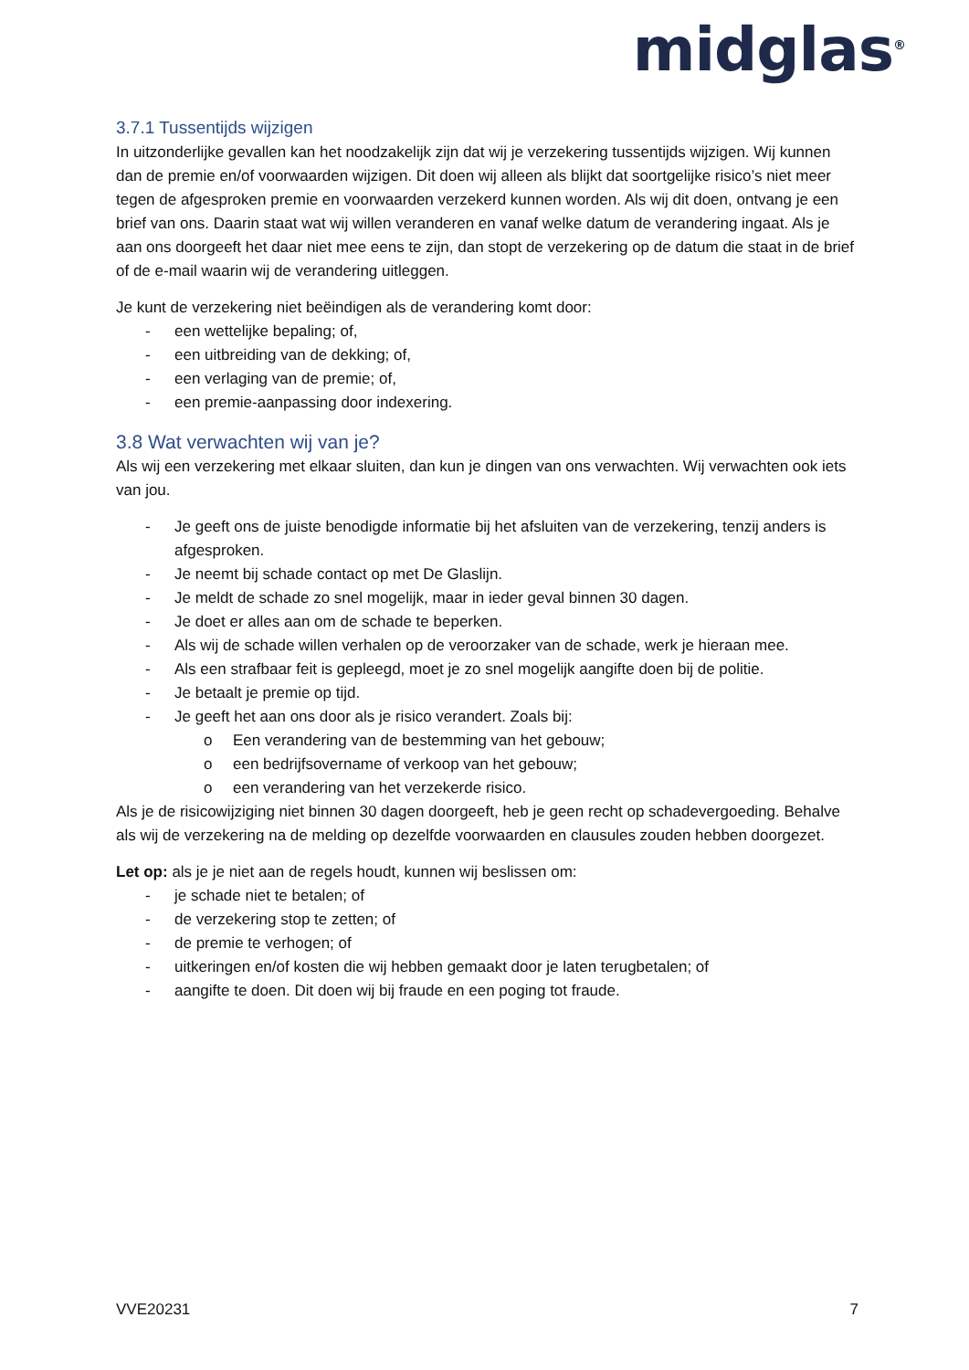midglas<sup>®</sup>
3.7.1 Tussentijds wijzigen
In uitzonderlijke gevallen kan het noodzakelijk zijn dat wij je verzekering tussentijds wijzigen. Wij kunnen dan de premie en/of voorwaarden wijzigen. Dit doen wij alleen als blijkt dat soortgelijke risico’s niet meer tegen de afgesproken premie en voorwaarden verzekerd kunnen worden. Als wij dit doen, ontvang je een brief van ons. Daarin staat wat wij willen veranderen en vanaf welke datum de verandering ingaat. Als je aan ons doorgeeft het daar niet mee eens te zijn, dan stopt de verzekering op de datum die staat in de brief of de e-mail waarin wij de verandering uitleggen.
Je kunt de verzekering niet beëindigen als de verandering komt door:
- een wettelijke bepaling; of,
- een uitbreiding van de dekking; of,
- een verlaging van de premie; of,
- een premie-aanpassing door indexering.
3.8 Wat verwachten wij van je?
Als wij een verzekering met elkaar sluiten, dan kun je dingen van ons verwachten. Wij verwachten ook iets van jou.
- Je geeft ons de juiste benodigde informatie bij het afsluiten van de verzekering, tenzij anders is afgesproken.
- Je neemt bij schade contact op met De Glaslijn.
- Je meldt de schade zo snel mogelijk, maar in ieder geval binnen 30 dagen.
- Je doet er alles aan om de schade te beperken.
- Als wij de schade willen verhalen op de veroorzaker van de schade, werk je hieraan mee.
- Als een strafbaar feit is gepleegd, moet je zo snel mogelijk aangifte doen bij de politie.
- Je betaalt je premie op tijd.
- Je geeft het aan ons door als je risico verandert. Zoals bij:
o Een verandering van de bestemming van het gebouw;
o een bedrijfsovername of verkoop van het gebouw;
o een verandering van het verzekerde risico.
Als je de risicowijziging niet binnen 30 dagen doorgeeft, heb je geen recht op schadevergoeding. Behalve als wij de verzekering na de melding op dezelfde voorwaarden en clausules zouden hebben doorgezet.
Let op: als je je niet aan de regels houdt, kunnen wij beslissen om:
- je schade niet te betalen; of
- de verzekering stop te zetten; of
- de premie te verhogen; of
- uitkeringen en/of kosten die wij hebben gemaakt door je laten terugbetalen; of
- aangifte te doen. Dit doen wij bij fraude en een poging tot fraude.
VVE20231 7